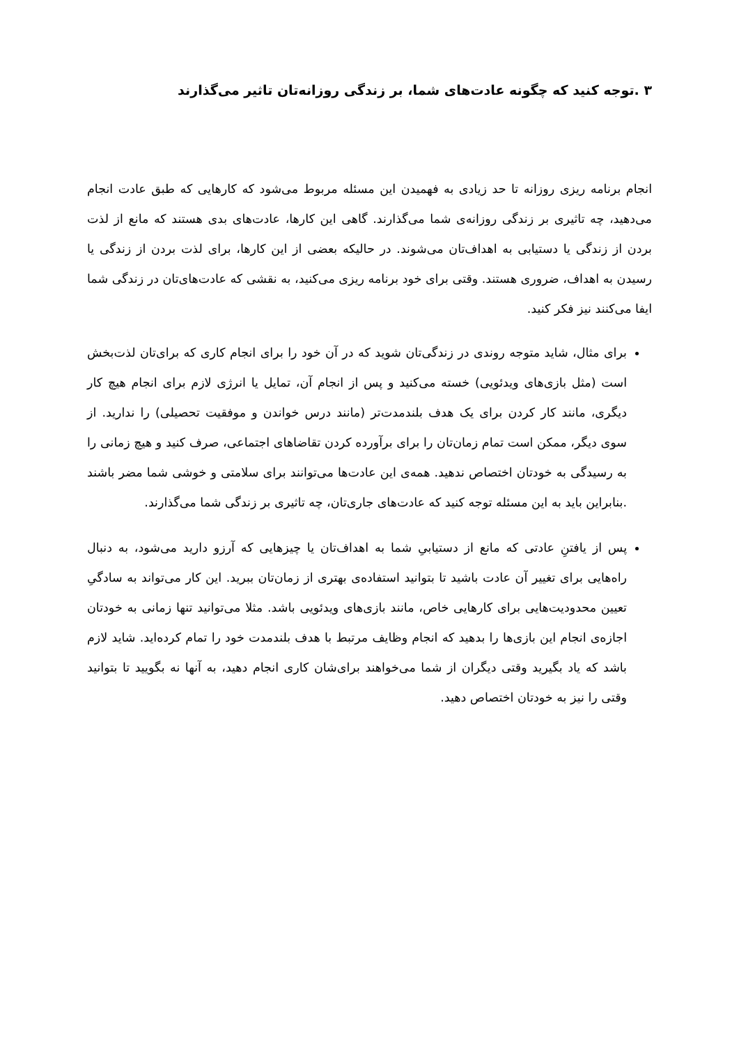۳ .توجه کنید که چگونه عادت‌های شما، بر زندگی روزانه‌تان تاثیر می‌گذارند
انجام برنامه ریزی روزانه تا حد زیادی به فهمیدن این مسئله مربوط می‌شود که کارهایی که طبق عادت انجام می‌دهید، چه تاثیری بر زندگی روزانه‌ی شما می‌گذارند. گاهی این کارها، عادت‌های بدی هستند که مانع از لذت بردن از زندگی یا دستیابی به اهداف‌تان می‌شوند. در حالیکه بعضی از این کارها، برای لذت بردن از زندگی یا رسیدن به اهداف، ضروری هستند. وقتی برای خود برنامه ریزی می‌کنید، به نقشی که عادت‌های‌تان در زندگی شما ایفا می‌کنند نیز فکر کنید.
برای مثال، شاید متوجه روندی در زندگی‌تان شوید که در آن خود را برای انجام کاری که برای‌تان لذت‌بخش است (مثل بازی‌های ویدئویی) خسته می‌کنید و پس از انجام آن، تمایل یا انرژی لازم برای انجام هیچ کار دیگری، مانند کار کردن برای یک هدف بلندمدت‌تر (مانند درس خواندن و موفقیت تحصیلی) را ندارید. از سوی دیگر، ممکن است تمام زمان‌تان را برای برآورده کردن تقاضاهای اجتماعی، صرف کنید و هیچ زمانی را به رسیدگی به خودتان اختصاص ندهید. همه‌ی این عادت‌ها می‌توانند برای سلامتی و خوشی شما مضر باشند .بنابراین باید به این مسئله توجه کنید که عادت‌های جاری‌تان، چه تاثیری بر زندگی شما می‌گذارند.
پس از یافتنِ عادتی که مانع از دستیابیِ شما به اهداف‌تان یا چیزهایی که آرزو دارید می‌شود، به دنبال راه‌هایی برای تغییر آن عادت باشید تا بتوانید استفاده‌ی بهتری از زمان‌تان ببرید. این کار می‌تواند به سادگیِ تعیین محدودیت‌هایی برای کارهایی خاص، مانند بازی‌های ویدئویی باشد. مثلا می‌توانید تنها زمانی به خودتان اجازه‌ی انجام این بازی‌ها را بدهید که انجام وظایف مرتبط با هدف بلندمدت خود را تمام کرده‌اید. شاید لازم باشد که یاد بگیرید وقتی دیگران از شما می‌خواهند برای‌شان کاری انجام دهید، به آنها نه بگویید تا بتوانید وقتی را نیز به خودتان اختصاص دهید.